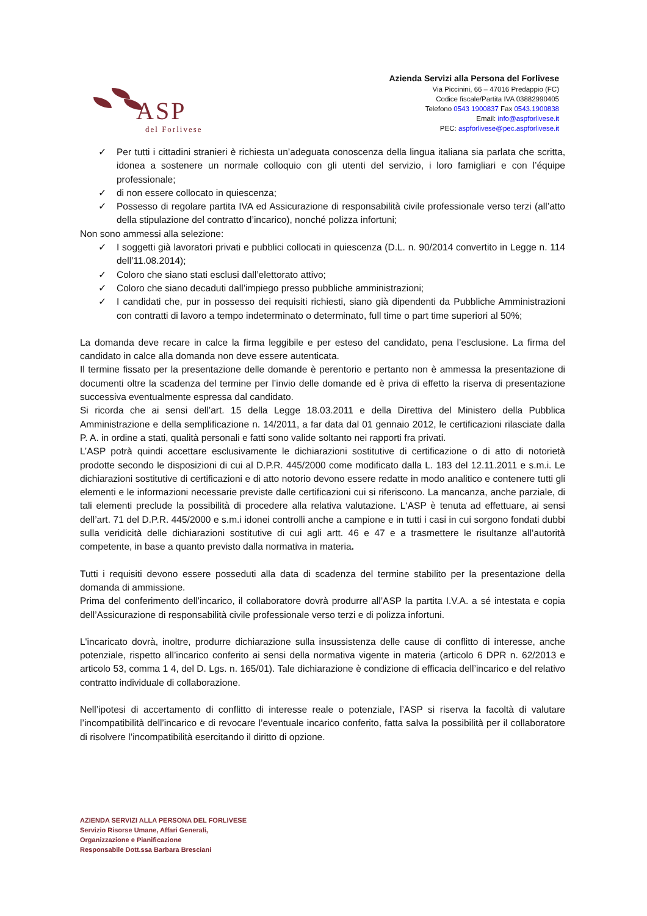ASP
del Forlivese
Azienda Servizi alla Persona del Forlivese
Via Piccinini, 66 – 47016 Predappio (FC)
Codice fiscale/Partita IVA 03882990405
Telefono 0543 1900837 Fax 0543.1900838
Email: info@aspforlivese.it
PEC: aspforlivese@pec.aspforlivese.it
✓ Per tutti i cittadini stranieri è richiesta un’adeguata conoscenza della lingua italiana sia parlata che scritta, idonea a sostenere un normale colloquio con gli utenti del servizio, i loro famigliari e con l’équipe professionale;
✓ di non essere collocato in quiescenza;
✓ Possesso di regolare partita IVA ed Assicurazione di responsabilità civile professionale verso terzi (all’atto della stipulazione del contratto d’incarico), nonché polizza infortuni;
Non sono ammessi alla selezione:
✓ I soggetti già lavoratori privati e pubblici collocati in quiescenza (D.L. n. 90/2014 convertito in Legge n. 114 dell’11.08.2014);
✓ Coloro che siano stati esclusi dall’elettorato attivo;
✓ Coloro che siano decaduti dall’impiego presso pubbliche amministrazioni;
✓ I candidati che, pur in possesso dei requisiti richiesti, siano già dipendenti da Pubbliche Amministrazioni con contratti di lavoro a tempo indeterminato o determinato, full time o part time superiori al 50%;
La domanda deve recare in calce la firma leggibile e per esteso del candidato, pena l’esclusione. La firma del candidato in calce alla domanda non deve essere autenticata.
Il termine fissato per la presentazione delle domande è perentorio e pertanto non è ammessa la presentazione di documenti oltre la scadenza del termine per l’invio delle domande ed è priva di effetto la riserva di presentazione successiva eventualmente espressa dal candidato.
Si ricorda che ai sensi dell’art. 15 della Legge 18.03.2011 e della Direttiva del Ministero della Pubblica Amministrazione e della semplificazione n. 14/2011, a far data dal 01 gennaio 2012, le certificazioni rilasciate dalla P. A. in ordine a stati, qualità personali e fatti sono valide soltanto nei rapporti fra privati.
L’ASP potrà quindi accettare esclusivamente le dichiarazioni sostitutive di certificazione o di atto di notorietà prodotte secondo le disposizioni di cui al D.P.R. 445/2000 come modificato dalla L. 183 del 12.11.2011 e s.m.i. Le dichiarazioni sostitutive di certificazioni e di atto notorio devono essere redatte in modo analitico e contenere tutti gli elementi e le informazioni necessarie previste dalle certificazioni cui si riferiscono. La mancanza, anche parziale, di tali elementi preclude la possibilità di procedere alla relativa valutazione. L‘ASP è tenuta ad effettuare, ai sensi dell’art. 71 del D.P.R. 445/2000 e s.m.i idonei controlli anche a campione e in tutti i casi in cui sorgono fondati dubbi sulla veridicità delle dichiarazioni sostitutive di cui agli artt. 46 e 47 e a trasmettere le risultanze all’autorità competente, in base a quanto previsto dalla normativa in materia.
Tutti i requisiti devono essere posseduti alla data di scadenza del termine stabilito per la presentazione della domanda di ammissione.
Prima del conferimento dell’incarico, il collaboratore dovrà produrre all’ASP la partita I.V.A. a sé intestata e copia dell’Assicurazione di responsabilità civile professionale verso terzi e di polizza infortuni.
L'incaricato dovrà, inoltre, produrre dichiarazione sulla insussistenza delle cause di conflitto di interesse, anche potenziale, rispetto all’incarico conferito ai sensi della normativa vigente in materia (articolo 6 DPR n. 62/2013 e articolo 53, comma 1 4, del D. Lgs. n. 165/01). Tale dichiarazione è condizione di efficacia dell’incarico e del relativo contratto individuale di collaborazione.
Nell’ipotesi di accertamento di conflitto di interesse reale o potenziale, l’ASP si riserva la facoltà di valutare l’incompatibilità dell’incarico e di revocare l’eventuale incarico conferito, fatta salva la possibilità per il collaboratore di risolvere l’incompatibilità esercitando il diritto di opzione.
AZIENDA SERVIZI ALLA PERSONA DEL FORLIVESE
Servizio Risorse Umane, Affari Generali,
Organizzazione e Pianificazione
Responsabile Dott.ssa Barbara Bresciani